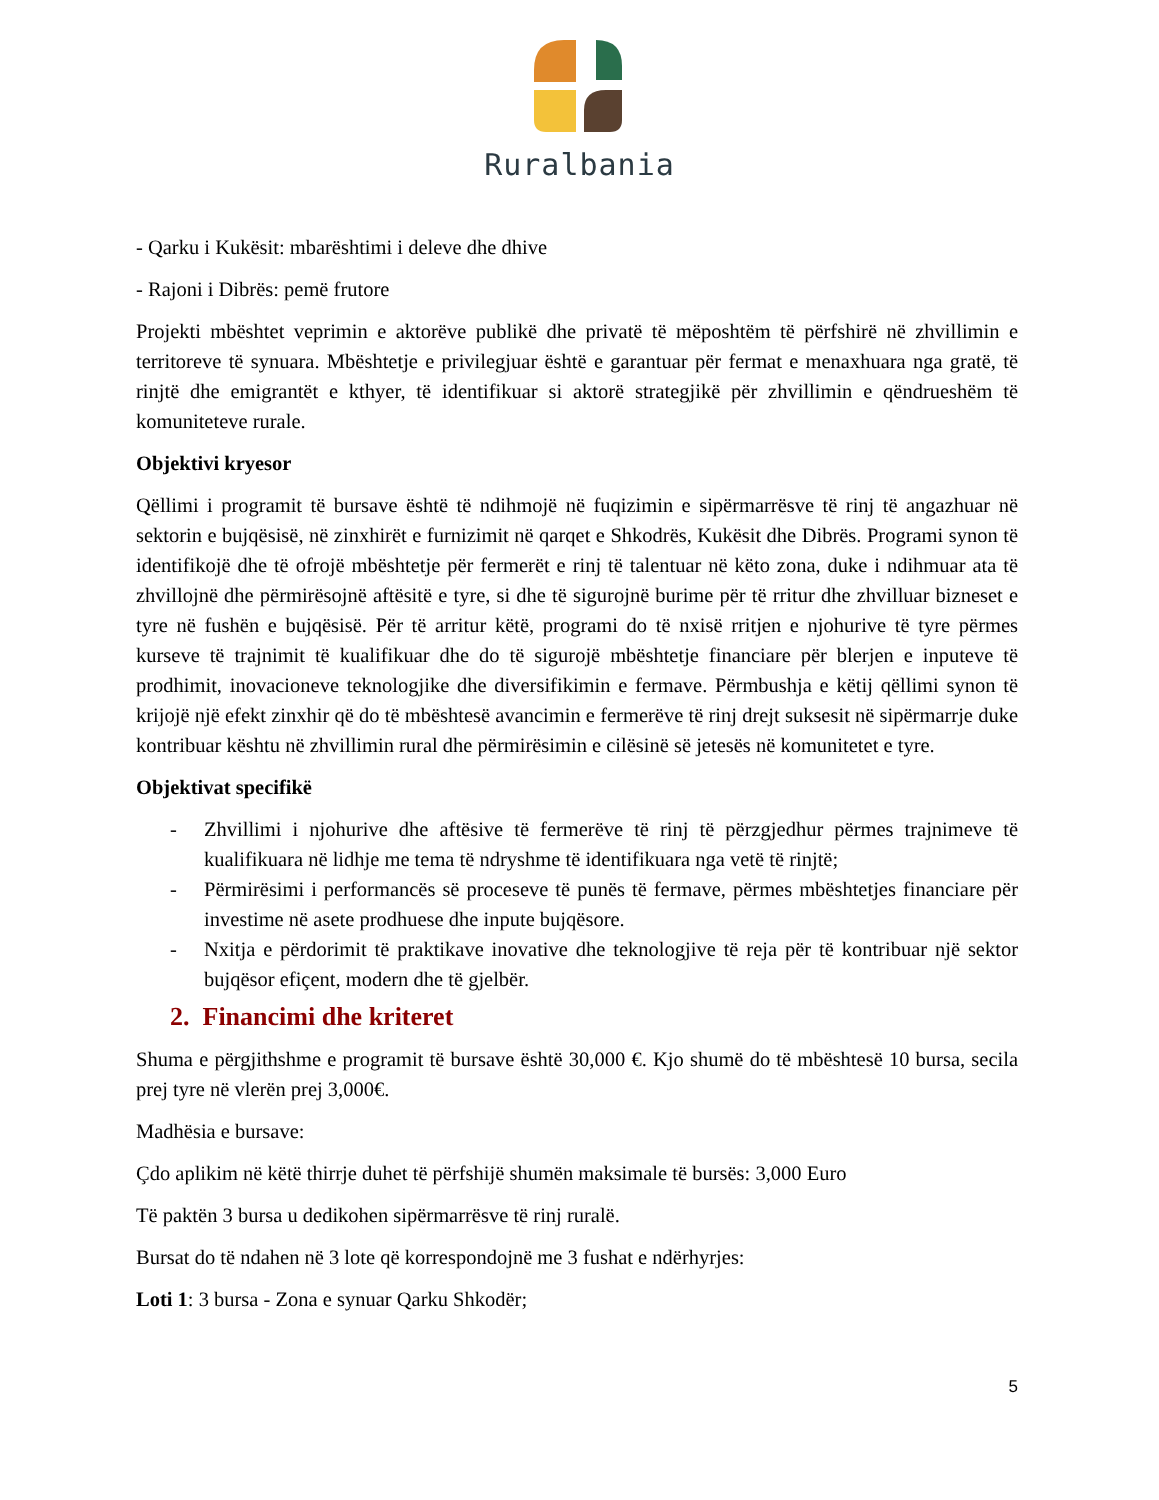Ruralbania
- Qarku i Kukësit: mbarështimi i deleve dhe dhive
- Rajoni i Dibrës: pemë frutore
Projekti mbështet veprimin e aktorëve publikë dhe privatë të mëposhtëm të përfshirë në zhvillimin e territoreve të synuara. Mbështetje e privilegjuar është e garantuar për fermat e menaxhuara nga gratë, të rinjtë dhe emigrantët e kthyer, të identifikuar si aktorë strategjikë për zhvillimin e qëndrueshëm të komuniteteve rurale.
Objektivi kryesor
Qëllimi i programit të bursave është të ndihmojë në fuqizimin e sipërmarrësve të rinj të angazhuar në sektorin e bujqësisë, në zinxhirët e furnizimit në qarqet e Shkodrës, Kukësit dhe Dibrës. Programi synon të identifikojë dhe të ofrojë mbështetje për fermerët e rinj të talentuar në këto zona, duke i ndihmuar ata të zhvillojnë dhe përmirësojnë aftësitë e tyre, si dhe të sigurojnë burime për të rritur dhe zhvilluar bizneset e tyre në fushën e bujqësisë. Për të arritur këtë, programi do të nxisë rritjen e njohurive të tyre përmes kurseve të trajnimit të kualifikuar dhe do të sigurojë mbështetje financiare për blerjen e inputeve të prodhimit, inovacioneve teknologjike dhe diversifikimin e fermave. Përmbushja e këtij qëllimi synon të krijojë një efekt zinxhir që do të mbështesë avancimin e fermerëve të rinj drejt suksesit në sipërmarrje duke kontribuar kështu në zhvillimin rural dhe përmirësimin e cilësinë së jetesës në komunitetet e tyre.
Objektivat specifikë
- Zhvillimi i njohurive dhe aftësive të fermerëve të rinj të përzgjedhur përmes trajnimeve të kualifikuara në lidhje me tema të ndryshme të identifikuara nga vetë të rinjtë;
- Përmirësimi i performancës së proceseve të punës të fermave, përmes mbështetjes financiare për investime në asete prodhuese dhe inpute bujqësore.
- Nxitja e përdorimit të praktikave inovative dhe teknologjive të reja për të kontribuar një sektor bujqësor efiçent, modern dhe të gjelbër.
2. Financimi dhe kriteret
Shuma e përgjithshme e programit të bursave është 30,000 €. Kjo shumë do të mbështesë 10 bursa, secila prej tyre në vlerën prej 3,000€.
Madhësia e bursave:
Çdo aplikim në këtë thirrje duhet të përfshijë shumën maksimale të bursës: 3,000 Euro
Të paktën 3 bursa u dedikohen sipërmarrësve të rinj ruralë.
Bursat do të ndahen në 3 lote që korrespondojnë me 3 fushat e ndërhyrjes:
Loti 1: 3 bursa - Zona e synuar Qarku Shkodër;
5